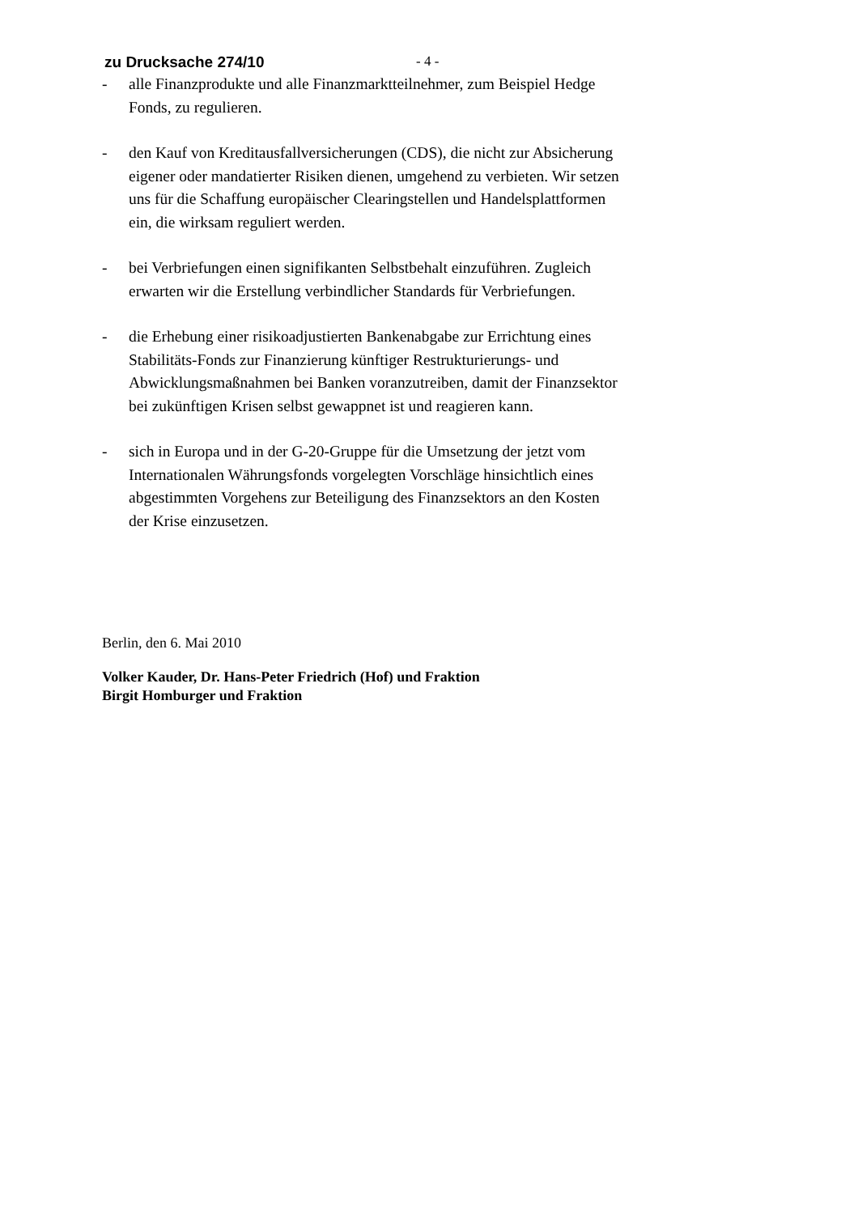zu Drucksache 274/10 - 4 -
- alle Finanzprodukte und alle Finanzmarktteilnehmer, zum Beispiel Hedge Fonds, zu regulieren.
- den Kauf von Kreditausfallversicherungen (CDS), die nicht zur Absicherung eigener oder mandatierter Risiken dienen, umgehend zu verbieten. Wir setzen uns für die Schaffung europäischer Clearingstellen und Handelsplattformen ein, die wirksam reguliert werden.
- bei Verbriefungen einen signifikanten Selbstbehalt einzuführen. Zugleich erwarten wir die Erstellung verbindlicher Standards für Verbriefungen.
- die Erhebung einer risikoadjustierten Bankenabgabe zur Errichtung eines Stabilitäts-Fonds zur Finanzierung künftiger Restrukturierungs- und Abwicklungsmaßnahmen bei Banken voranzutreiben, damit der Finanzsektor bei zukünftigen Krisen selbst gewappnet ist und reagieren kann.
- sich in Europa und in der G-20-Gruppe für die Umsetzung der jetzt vom Internationalen Währungsfonds vorgelegten Vorschläge hinsichtlich eines abgestimmten Vorgehens zur Beteiligung des Finanzsektors an den Kosten der Krise einzusetzen.
Berlin, den 6. Mai 2010
Volker Kauder, Dr. Hans-Peter Friedrich (Hof) und Fraktion
Birgit Homburger und Fraktion